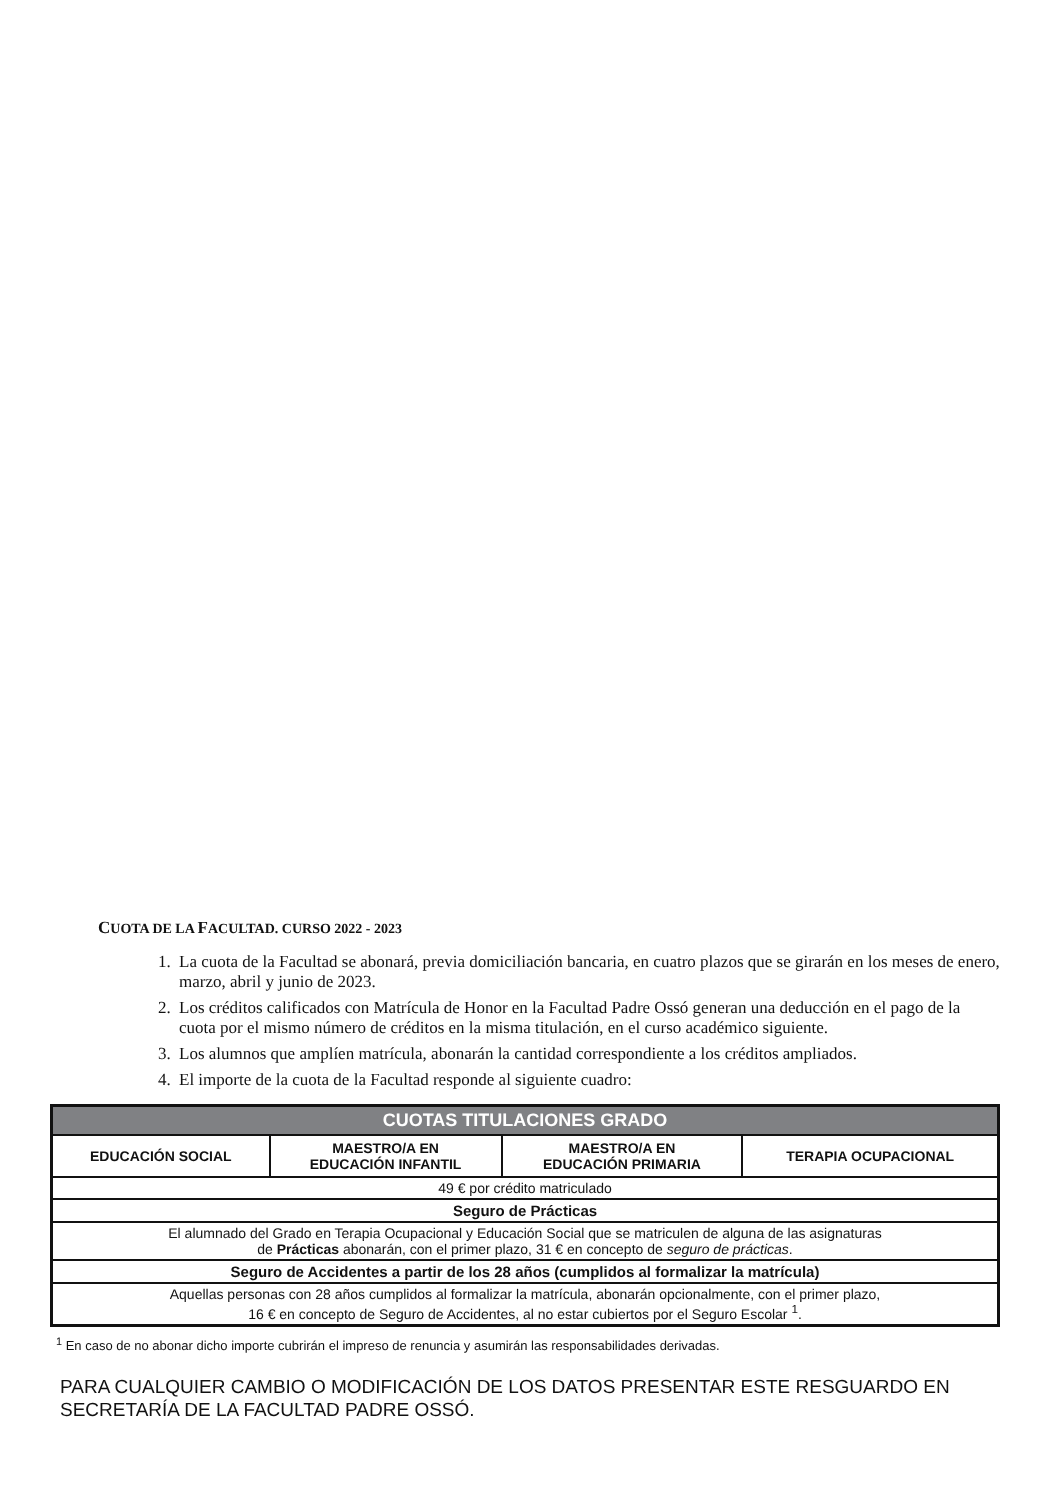CUOTA DE LA FACULTAD. CURSO 2022 - 2023
1. La cuota de la Facultad se abonará, previa domiciliación bancaria, en cuatro plazos que se girarán en los meses de enero, marzo, abril y junio de 2023.
2. Los créditos calificados con Matrícula de Honor en la Facultad Padre Ossó generan una deducción en el pago de la cuota por el mismo número de créditos en la misma titulación, en el curso académico siguiente.
3. Los alumnos que amplíen matrícula, abonarán la cantidad correspondiente a los créditos ampliados.
4. El importe de la cuota de la Facultad responde al siguiente cuadro:
| CUOTAS TITULACIONES GRADO | | | |
| --- | --- | --- | --- |
| EDUCACIÓN SOCIAL | MAESTRO/A EN EDUCACIÓN INFANTIL | MAESTRO/A EN EDUCACIÓN PRIMARIA | TERAPIA OCUPACIONAL |
| 49 € por crédito matriculado | | | |
| Seguro de Prácticas | | | |
| El alumnado del Grado en Terapia Ocupacional y Educación Social que se matriculen de alguna de las asignaturas de Prácticas abonarán, con el primer plazo, 31 € en concepto de seguro de prácticas . | | | |
| Seguro de Accidentes a partir de los 28 años (cumplidos al formalizar la matrícula) | | | |
| Aquellas personas con 28 años cumplidos al formalizar la matrícula, abonarán opcionalmente, con el primer plazo, 16 € en concepto de Seguro de Accidentes, al no estar cubiertos por el Seguro Escolar <sup>1</sup>. | | | |
<sup>1</sup> En caso de no abonar dicho importe cubrirán el impreso de renuncia y asumirán las responsabilidades derivadas.
PARA CUALQUIER CAMBIO O MODIFICACIÓN DE LOS DATOS PRESENTAR ESTE RESGUARDO EN SECRETARÍA DE LA FACULTAD PADRE OSSÓ.